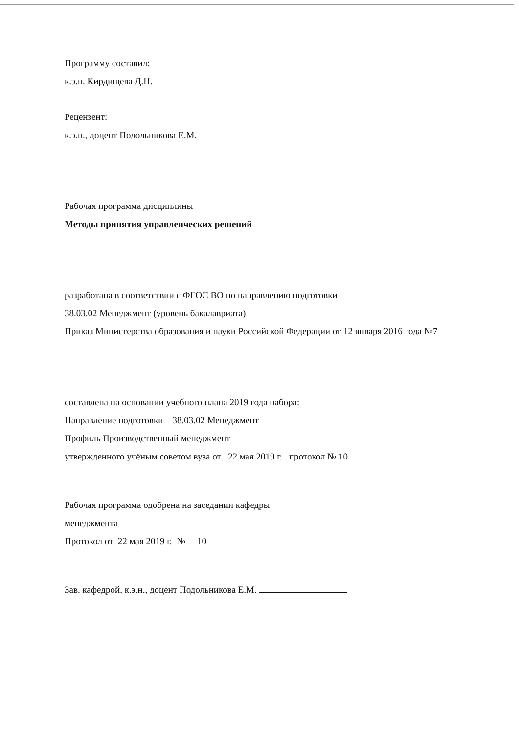Программу составил:
к.э.н. Кирдищева Д.Н.
Рецензент:
к.э.н., доцент Подольникова Е.М.
Рабочая программа дисциплины
Методы принятия управленческих решений
разработана в соответствии с ФГОС ВО по направлению подготовки
38.03.02 Менеджмент (уровень бакалавриата)
Приказ Министерства образования и науки Российской Федерации от 12 января 2016 года №7
составлена на основании учебного плана 2019 года набора:
Направление подготовки 38.03.02 Менеджмент
Профиль Производственный менеджмент
утвержденного учёным советом вуза от 22 мая 2019 г. протокол № 10
Рабочая программа одобрена на заседании кафедры
менеджмента
Протокол от 22 мая 2019 г. № 10
Зав. кафедрой, к.э.н., доцент Подольникова Е.М.